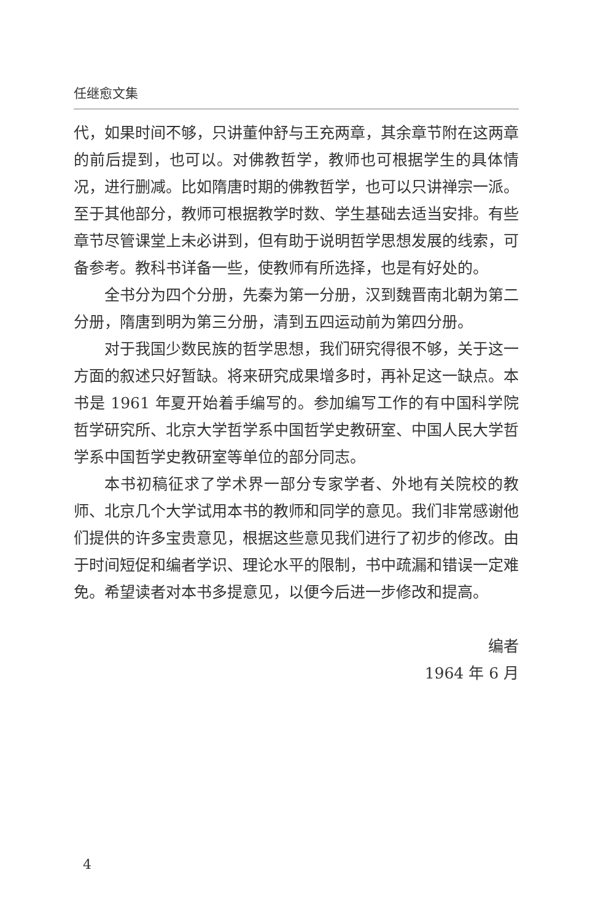任继愈文集
代，如果时间不够，只讲董仲舒与王充两章，其余章节附在这两章的前后提到，也可以。对佛教哲学，教师也可根据学生的具体情况，进行删减。比如隋唐时期的佛教哲学，也可以只讲禅宗一派。至于其他部分，教师可根据教学时数、学生基础去适当安排。有些章节尽管课堂上未必讲到，但有助于说明哲学思想发展的线索，可备参考。教科书详备一些，使教师有所选择，也是有好处的。
全书分为四个分册，先秦为第一分册，汉到魏晋南北朝为第二分册，隋唐到明为第三分册，清到五四运动前为第四分册。
对于我国少数民族的哲学思想，我们研究得很不够，关于这一方面的叙述只好暂缺。将来研究成果增多时，再补足这一缺点。本书是 1961 年夏开始着手编写的。参加编写工作的有中国科学院哲学研究所、北京大学哲学系中国哲学史教研室、中国人民大学哲学系中国哲学史教研室等单位的部分同志。
本书初稿征求了学术界一部分专家学者、外地有关院校的教师、北京几个大学试用本书的教师和同学的意见。我们非常感谢他们提供的许多宝贵意见，根据这些意见我们进行了初步的修改。由于时间短促和编者学识、理论水平的限制，书中疏漏和错误一定难免。希望读者对本书多提意见，以便今后进一步修改和提高。
编者
1964 年 6 月
4